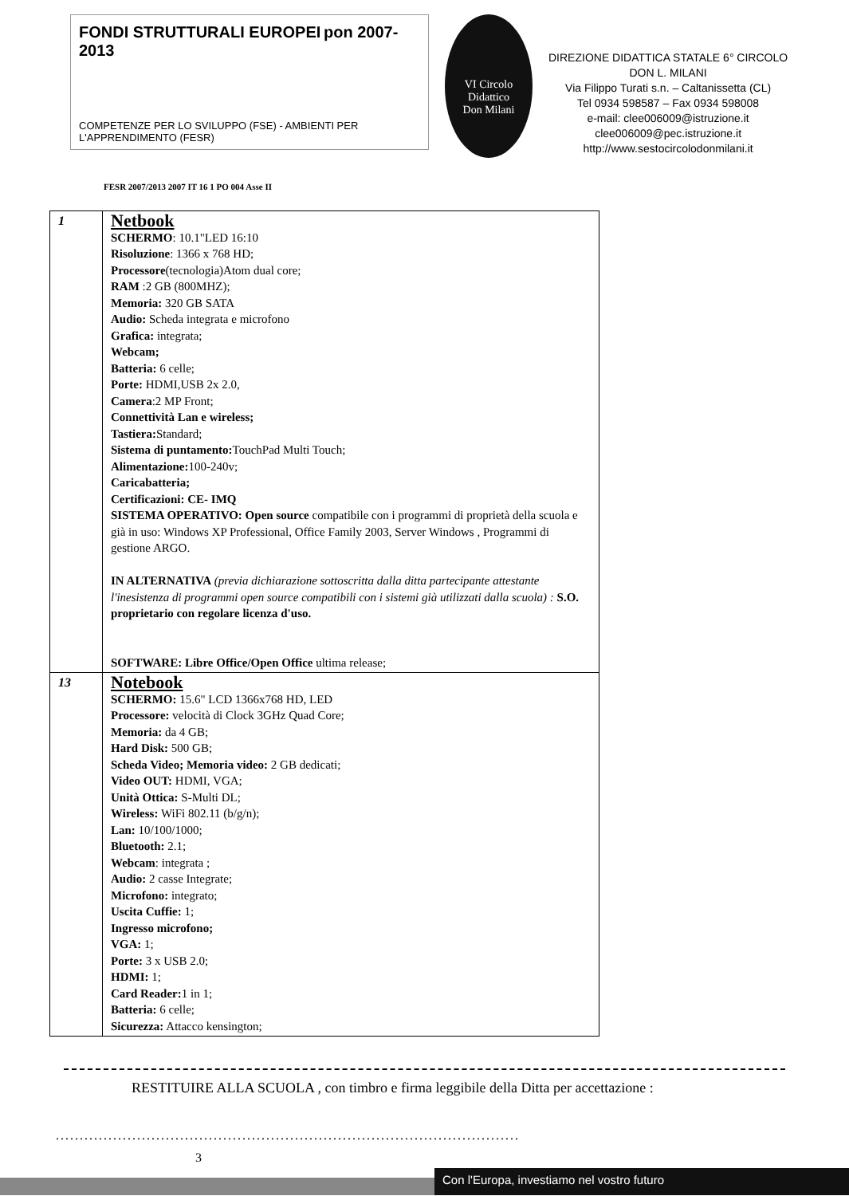FONDI STRUTTURALI EUROPEI pon 2007-2013
COMPETENZE PER LO SVILUPPO (FSE) - AMBIENTI PER L'APPRENDIMENTO (FESR)
VI Circolo Didattico
Don Milani
DIREZIONE DIDATTICA STATALE 6° CIRCOLO
DON L. MILANI
Via Filippo Turati s.n. – Caltanissetta (CL)
Tel 0934 598587 – Fax 0934 598008
e-mail: clee006009@istruzione.it
clee006009@pec.istruzione.it
http://www.sestocircolodonmilani.it
FESR 2007/2013 2007 IT 16 1 PO 004 Asse II
| 1 | Netbook SCHERMO : 10.1"LED 16:10 Risoluzione : 1366 x 768 HD; Processore (tecnologia)Atom dual core; RAM :2 GB (800MHZ); Memoria: 320 GB SATA Audio: Scheda integrata e microfono Grafica: integrata; Webcam; Batteria: 6 celle; Porte: HDMI,USB 2x 2.0, Camera :2 MP Front; Connettività Lan e wireless; Tastiera: Standard; Sistema di puntamento: TouchPad Multi Touch; Alimentazione: 100-240v; Caricabatteria; Certificazioni: CE- IMQ SISTEMA OPERATIVO: Open source compatibile con i programmi di proprietà della scuola e già in uso: Windows XP Professional, Office Family 2003, Server Windows , Programmi di gestione ARGO. IN ALTERNATIVA (previa dichiarazione sottoscritta dalla ditta partecipante attestante l'inesistenza di programmi open source compatibili con i sistemi già utilizzati dalla scuola) : S.O. proprietario con regolare licenza d'uso. SOFTWARE: Libre Office/Open Office ultima release; |
| 13 | Notebook SCHERMO: 15.6" LCD 1366x768 HD, LED Processore: velocità di Clock 3GHz Quad Core; Memoria: da 4 GB; Hard Disk: 500 GB; Scheda Video; Memoria video: 2 GB dedicati; Video OUT: HDMI, VGA; Unità Ottica: S-Multi DL; Wireless: WiFi 802.11 (b/g/n); Lan: 10/100/1000; Bluetooth: 2.1; Webcam : integrata ; Audio: 2 casse Integrate; Microfono: integrato; Uscita Cuffie: 1; Ingresso microfono; VGA: 1; Porte: 3 x USB 2.0; HDMI: 1; Card Reader: 1 in 1; Batteria: 6 celle; Sicurezza: Attacco kensington; |
RESTITUIRE ALLA SCUOLA , con timbro e firma leggibile della Ditta per accettazione :
.................................................................................................
3
Con l'Europa, investiamo nel vostro futuro